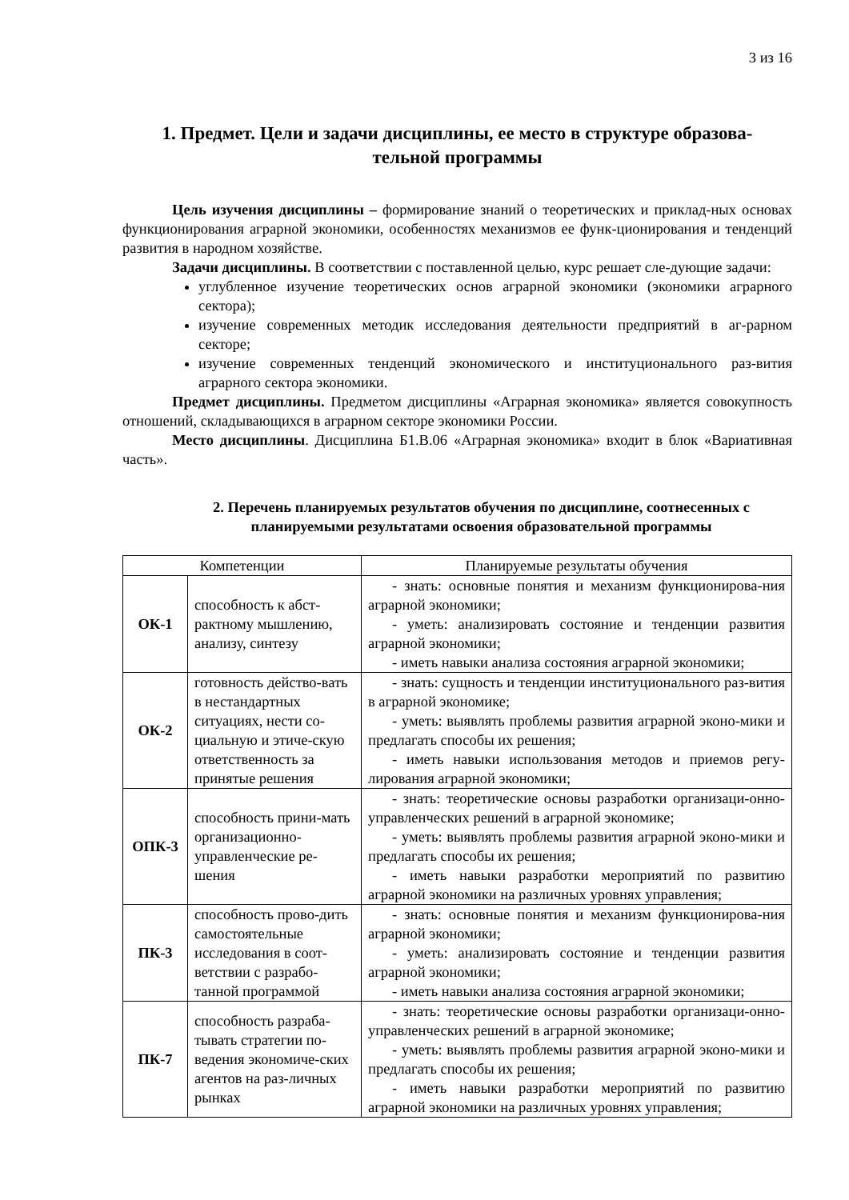3 из 16
1. Предмет. Цели и задачи дисциплины, ее место в структуре образова-
тельной программы
Цель изучения дисциплины – формирование знаний о теоретических и приклад-ных основах функционирования аграрной экономики, особенностях механизмов ее функ-ционирования и тенденций развития в народном хозяйстве.
Задачи дисциплины. В соответствии с поставленной целью, курс решает сле-дующие задачи:
углубленное изучение теоретических основ аграрной экономики (экономики аграрного сектора);
изучение современных методик исследования деятельности предприятий в аг-рарном секторе;
изучение современных тенденций экономического и институционального раз-вития аграрного сектора экономики.
Предмет дисциплины. Предметом дисциплины «Аграрная экономика» является совокупность отношений, складывающихся в аграрном секторе экономики России.
Место дисциплины. Дисциплина Б1.В.06 «Аграрная экономика» входит в блок «Вариативная часть».
2. Перечень планируемых результатов обучения по дисциплине, соотнесенных с планируемыми результатами освоения образовательной программы
| Компетенции | | Планируемые результаты обучения |
| --- | --- | --- |
| ОК-1 | способность к абст-рактному мышлению, анализу, синтезу | - знать: основные понятия и механизм функционирова-ния аграрной экономики; - уметь: анализировать состояние и тенденции развития аграрной экономики; - иметь навыки анализа состояния аграрной экономики; |
| ОК-2 | готовность действо-вать в нестандартных ситуациях, нести со-циальную и этиче-скую ответственность за принятые решения | - знать: сущность и тенденции институционального раз-вития в аграрной экономике; - уметь: выявлять проблемы развития аграрной эконо-мики и предлагать способы их решения; - иметь навыки использования методов и приемов регу-лирования аграрной экономики; |
| ОПК-3 | способность прини-мать организационно-управленческие ре-шения | - знать: теоретические основы разработки организаци-онно-управленческих решений в аграрной экономике; - уметь: выявлять проблемы развития аграрной эконо-мики и предлагать способы их решения; - иметь навыки разработки мероприятий по развитию аграрной экономики на различных уровнях управления; |
| ПК-3 | способность прово-дить самостоятельные исследования в соот-ветствии с разрабо-танной программой | - знать: основные понятия и механизм функционирова-ния аграрной экономики; - уметь: анализировать состояние и тенденции развития аграрной экономики; - иметь навыки анализа состояния аграрной экономики; |
| ПК-7 | способность разраба-тывать стратегии по-ведения экономиче-ских агентов на раз-личных рынках | - знать: теоретические основы разработки организаци-онно-управленческих решений в аграрной экономике; - уметь: выявлять проблемы развития аграрной эконо-мики и предлагать способы их решения; - иметь навыки разработки мероприятий по развитию аграрной экономики на различных уровнях управления; |